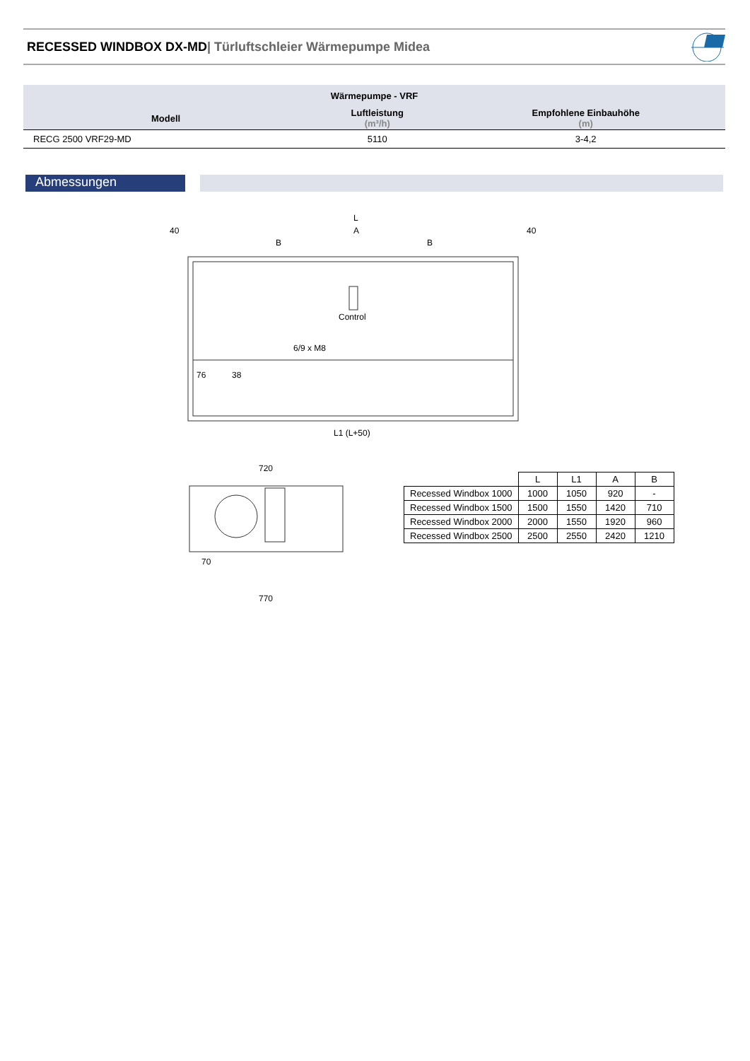RECESSED WINDBOX DX-MD| Türluftschleier Wärmepumpe Midea
| Wärmepumpe - VRF | | |
| --- | --- | --- |
| Modell | Luftleistung (m³/h) | Empfohlene Einbauhöhe (m) |
| RECG 2500 VRF29-MD | 5110 | 3-4,2 |
Abmessungen
L
40
A
40
B
B
Control
6/9 x M8
76
38
L1 (L+50)
720
70
770
| | L | L1 | A | B |
| --- | --- | --- | --- | --- |
| Recessed Windbox 1000 | 1000 | 1050 | 920 | - |
| Recessed Windbox 1500 | 1500 | 1550 | 1420 | 710 |
| Recessed Windbox 2000 | 2000 | 1550 | 1920 | 960 |
| Recessed Windbox 2500 | 2500 | 2550 | 2420 | 1210 |